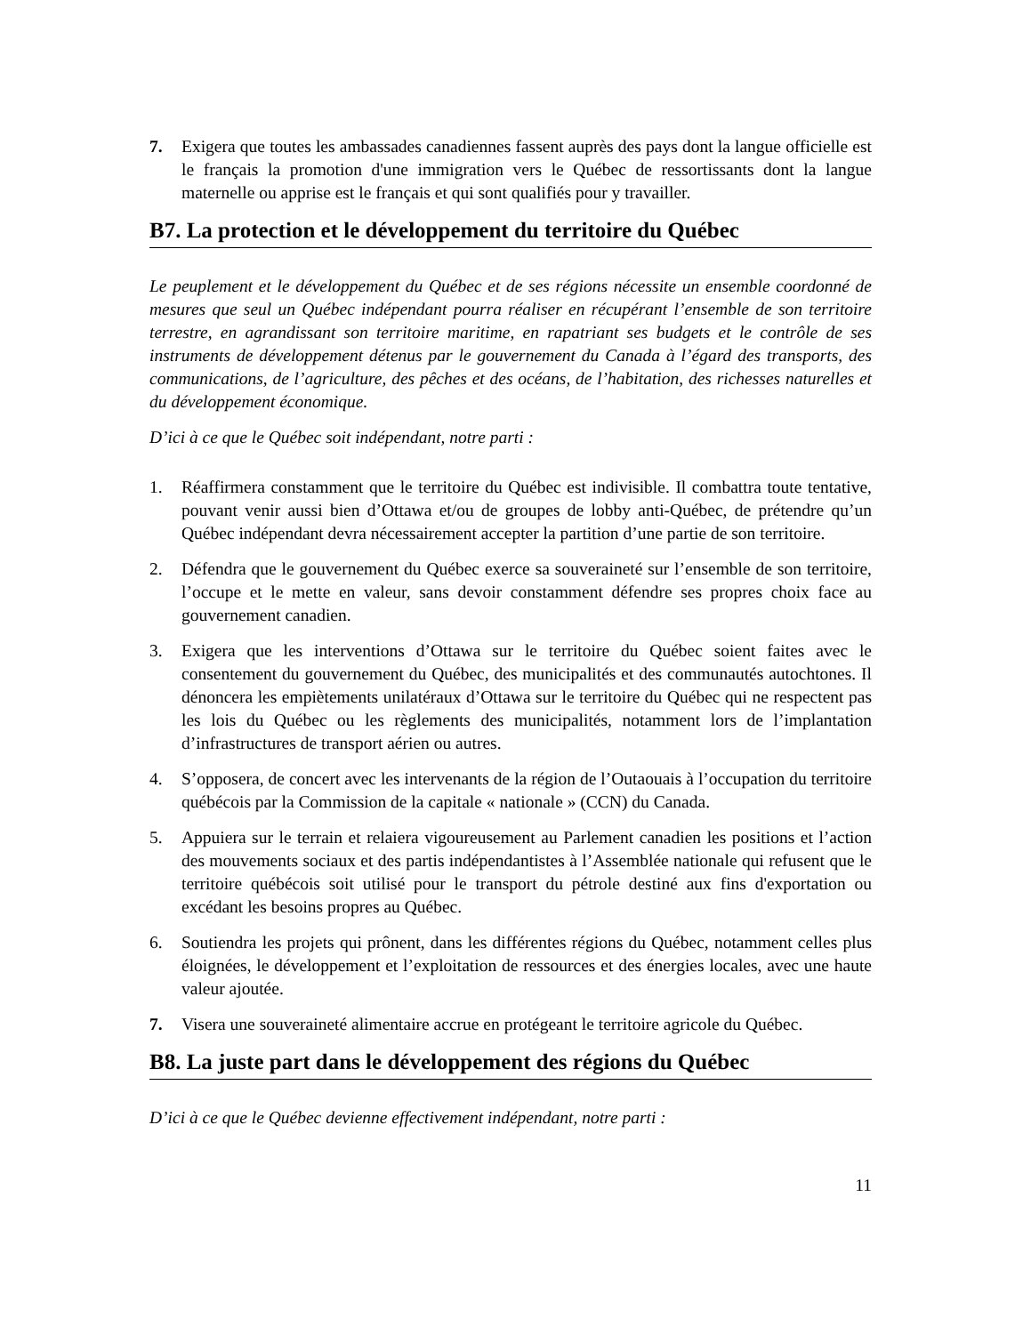7. Exigera que toutes les ambassades canadiennes fassent auprès des pays dont la langue officielle est le français la promotion d'une immigration vers le Québec de ressortissants dont la langue maternelle ou apprise est le français et qui sont qualifiés pour y travailler.
B7. La protection et le développement du territoire du Québec
Le peuplement et le développement du Québec et de ses régions nécessite un ensemble coordonné de mesures que seul un Québec indépendant pourra réaliser en récupérant l’ensemble de son territoire terrestre, en agrandissant son territoire maritime, en rapatriant ses budgets et le contrôle de ses instruments de développement détenus par le gouvernement du Canada à l’égard des transports, des communications, de l’agriculture, des pêches et des océans, de l’habitation, des richesses naturelles et du développement économique.
D’ici à ce que le Québec soit indépendant, notre parti :
1. Réaffirmera constamment que le territoire du Québec est indivisible. Il combattra toute tentative, pouvant venir aussi bien d’Ottawa et/ou de groupes de lobby anti-Québec, de prétendre qu’un Québec indépendant devra nécessairement accepter la partition d’une partie de son territoire.
2. Défendra que le gouvernement du Québec exerce sa souveraineté sur l’ensemble de son territoire, l’occupe et le mette en valeur, sans devoir constamment défendre ses propres choix face au gouvernement canadien.
3. Exigera que les interventions d’Ottawa sur le territoire du Québec soient faites avec le consentement du gouvernement du Québec, des municipalités et des communautés autochtones. Il dénoncera les empiètements unilatéraux d’Ottawa sur le territoire du Québec qui ne respectent pas les lois du Québec ou les règlements des municipalités, notamment lors de l’implantation d’infrastructures de transport aérien ou autres.
4. S’opposera, de concert avec les intervenants de la région de l’Outaouais à l’occupation du territoire québécois par la Commission de la capitale « nationale » (CCN) du Canada.
5. Appuiera sur le terrain et relaiera vigoureusement au Parlement canadien les positions et l’action des mouvements sociaux et des partis indépendantistes à l’Assemblée nationale qui refusent que le territoire québécois soit utilisé pour le transport du pétrole destiné aux fins d'exportation ou excédant les besoins propres au Québec.
6. Soutiendra les projets qui prônent, dans les différentes régions du Québec, notamment celles plus éloignées, le développement et l’exploitation de ressources et des énergies locales, avec une haute valeur ajoutée.
7. Visera une souveraineté alimentaire accrue en protégeant le territoire agricole du Québec.
B8. La juste part dans le développement des régions du Québec
D’ici à ce que le Québec devienne effectivement indépendant, notre parti :
11